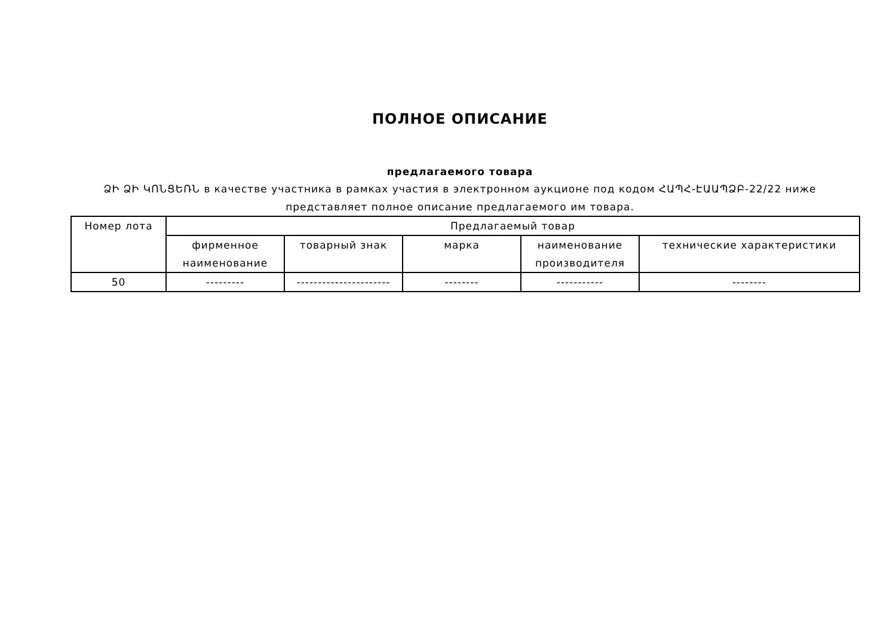ПОЛНОЕ ОПИСАНИЕ
предлагаемого товара
ՁԻ ՁԻ ԿՈՆՑԵՌՆ в качестве участника в рамках участия в электронном аукционе под кодом ՀԱՊՀ-ԷԱԱՊՁԲ-22/22 ниже представляет полное описание предлагаемого им товара.
| Номер лота | Предлагаемый товар | | | | |
| --- | --- | --- | --- | --- | --- |
| | фирменное наименование | товарный знак | марка | наименование производителя | технические характеристики |
| 50 | --------- | ---------------------- | -------- | ----------- | -------- |